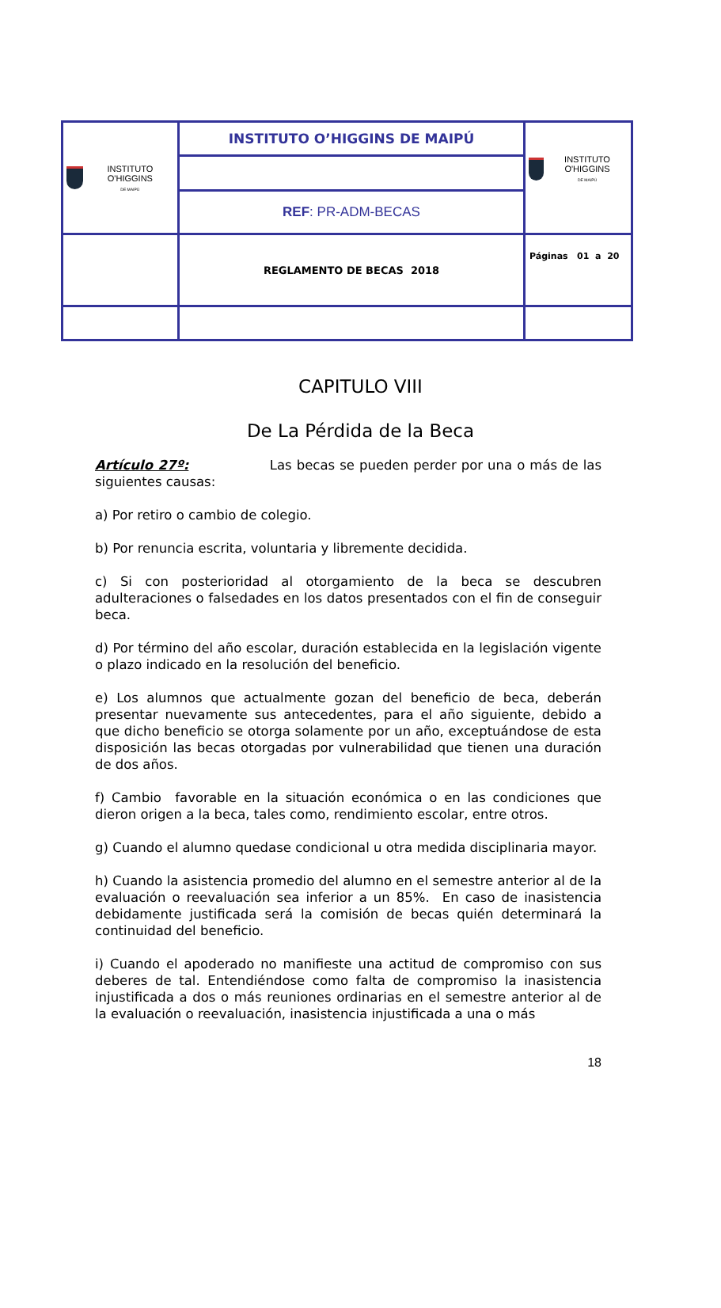| INSTITUTO O'HIGGINS DE MAIPÚ | INSTITUTO O’HIGGINS DE MAIPÚ | INSTITUTO O'HIGGINS DE MAIPÚ |
| | REF : PR-ADM-BECAS | |
| | REGLAMENTO DE BECAS 2018 | Páginas 01 a 20 |
CAPITULO VIII
De La Pérdida de la Beca
Artículo 27º: Las becas se pueden perder por una o más de las siguientes causas:
a) Por retiro o cambio de colegio.
b) Por renuncia escrita, voluntaria y libremente decidida.
c) Si con posterioridad al otorgamiento de la beca se descubren adulteraciones o falsedades en los datos presentados con el fin de conseguir beca.
d) Por término del año escolar, duración establecida en la legislación vigente o plazo indicado en la resolución del beneficio.
e) Los alumnos que actualmente gozan del beneficio de beca, deberán presentar nuevamente sus antecedentes, para el año siguiente, debido a que dicho beneficio se otorga solamente por un año, exceptuándose de esta disposición las becas otorgadas por vulnerabilidad que tienen una duración de dos años.
f) Cambio favorable en la situación económica o en las condiciones que dieron origen a la beca, tales como, rendimiento escolar, entre otros.
g) Cuando el alumno quedase condicional u otra medida disciplinaria mayor.
h) Cuando la asistencia promedio del alumno en el semestre anterior al de la evaluación o reevaluación sea inferior a un 85%. En caso de inasistencia debidamente justificada será la comisión de becas quién determinará la continuidad del beneficio.
i) Cuando el apoderado no manifieste una actitud de compromiso con sus deberes de tal. Entendiéndose como falta de compromiso la inasistencia injustificada a dos o más reuniones ordinarias en el semestre anterior al de la evaluación o reevaluación, inasistencia injustificada a una o más
18